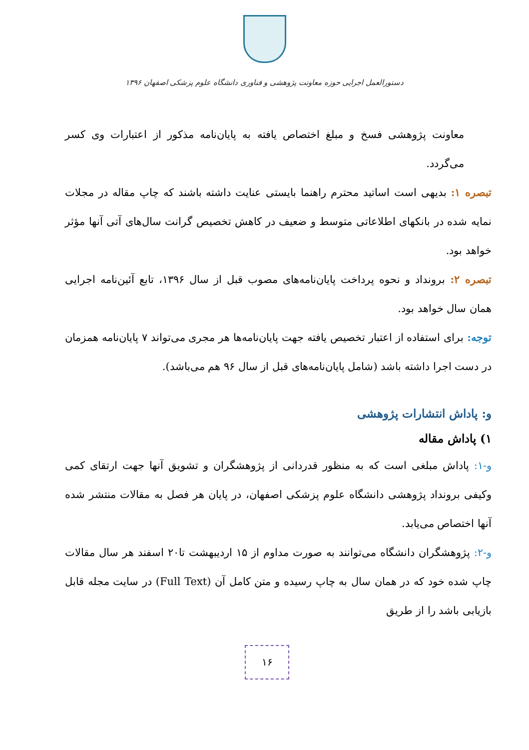دستورالعمل اجرایی حوزه معاونت پژوهشی و فناوری دانشگاه علوم پزشکی اصفهان ۱۳۹۶
معاونت پژوهشی فسخ و مبلغ اختصاص یافته به پایان‌نامه مذکور از اعتبارات وی کسر می‌گردد.
تبصره ۱: بدیهی است اساتید محترم راهنما بایستی عنایت داشته باشند که چاپ مقاله در مجلات نمایه شده در بانکهای اطلاعاتی متوسط و ضعیف در کاهش تخصیص گرانت سال‌های آتی آنها مؤثر خواهد بود.
تبصره ۲: برونداد و نحوه پرداخت پایان‌نامه‌های مصوب قبل از سال ۱۳۹۶، تابع آئین‌نامه اجرایی همان سال خواهد بود.
توجه: برای استفاده از اعتبار تخصیص یافته جهت پایان‌نامه‌ها هر مجری می‌تواند ۷ پایان‌نامه همزمان در دست اجرا داشته باشد (شامل پایان‌نامه‌های قبل از سال ۹۶ هم می‌باشد).
و: پاداش انتشارات پژوهشی
۱) پاداش مقاله
و-۱: پاداش مبلغی است که به منظور قدردانی از پژوهشگران و تشویق آنها جهت ارتقای کمی وکیفی برونداد پژوهشی دانشگاه علوم پزشکی اصفهان، در پایان هر فصل به مقالات منتشر شده آنها اختصاص می‌یابد.
و-۲: پژوهشگران دانشگاه می‌توانند به صورت مداوم از ۱۵ اردیبهشت تا۲۰ اسفند هر سال مقالات چاپ شده خود که در همان سال به چاپ رسیده و متن کامل آن (Full Text) در سایت مجله قابل بازیابی باشد را از طریق
۱۶